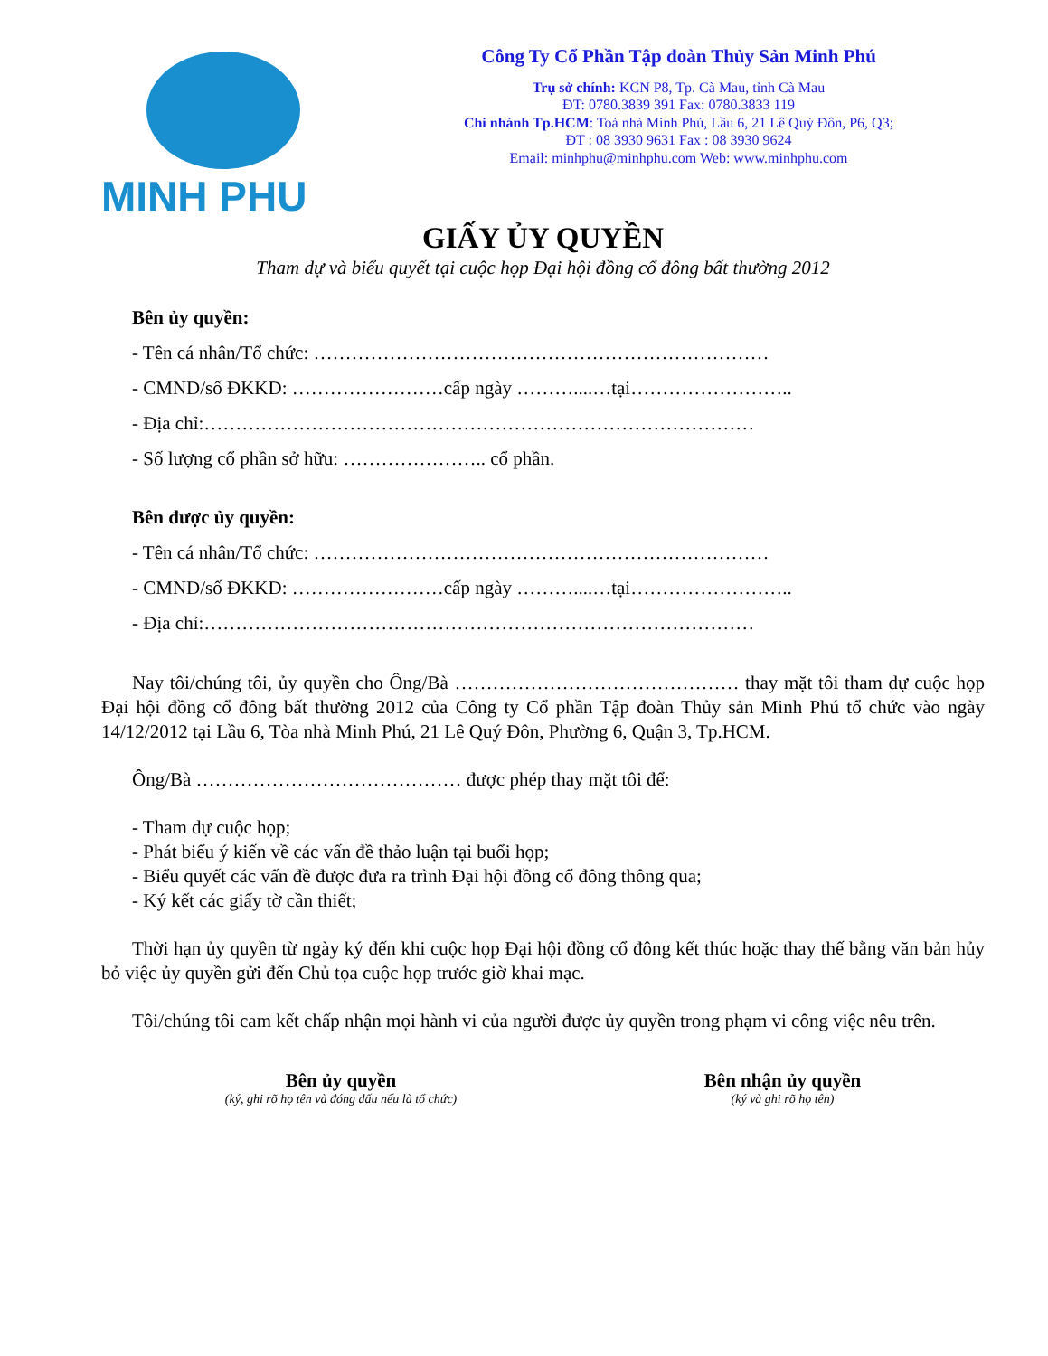MINH PHU
Công Ty Cổ Phần Tập đoàn Thủy Sản Minh Phú
Trụ sở chính: KCN P8, Tp. Cà Mau, tỉnh Cà Mau
ĐT: 0780.3839 391 Fax: 0780.3833 119
Chi nhánh Tp.HCM: Toà nhà Minh Phú, Lầu 6, 21 Lê Quý Đôn, P6, Q3;
ĐT : 08 3930 9631 Fax : 08 3930 9624
Email: minhphu@minhphu.com Web: www.minhphu.com
GIẤY ỦY QUYỀN
Tham dự và biểu quyết tại cuộc họp Đại hội đồng cổ đông bất thường 2012
Bên ủy quyền:
- Tên cá nhân/Tổ chức: ………………………………………………………………
- CMND/số ĐKKD: ……………………cấp ngày ………....…tại……………………..
- Địa chỉ:……………………………………………………………………………
- Số lượng cổ phần sở hữu: ………………….. cổ phần.
Bên được ủy quyền:
- Tên cá nhân/Tổ chức: ………………………………………………………………
- CMND/số ĐKKD: ……………………cấp ngày ………....…tại……………………..
- Địa chỉ:……………………………………………………………………………
Nay tôi/chúng tôi, ủy quyền cho Ông/Bà ……………………………………… thay mặt tôi tham dự cuộc họp Đại hội đồng cổ đông bất thường 2012 của Công ty Cổ phần Tập đoàn Thủy sản Minh Phú tổ chức vào ngày 14/12/2012 tại Lầu 6, Tòa nhà Minh Phú, 21 Lê Quý Đôn, Phường 6, Quận 3, Tp.HCM.
Ông/Bà …………………………………… được phép thay mặt tôi để:
- Tham dự cuộc họp;
- Phát biểu ý kiến về các vấn đề thảo luận tại buổi họp;
- Biểu quyết các vấn đề được đưa ra trình Đại hội đồng cổ đông thông qua;
- Ký kết các giấy tờ cần thiết;
Thời hạn ủy quyền từ ngày ký đến khi cuộc họp Đại hội đồng cổ đông kết thúc hoặc thay thế bằng văn bản hủy bỏ việc ủy quyền gửi đến Chủ tọa cuộc họp trước giờ khai mạc.
Tôi/chúng tôi cam kết chấp nhận mọi hành vi của người được ủy quyền trong phạm vi công việc nêu trên.
Bên ủy quyền
(ký, ghi rõ họ tên và đóng dấu nếu là tổ chức)
Bên nhận ủy quyền
(ký và ghi rõ họ tên)